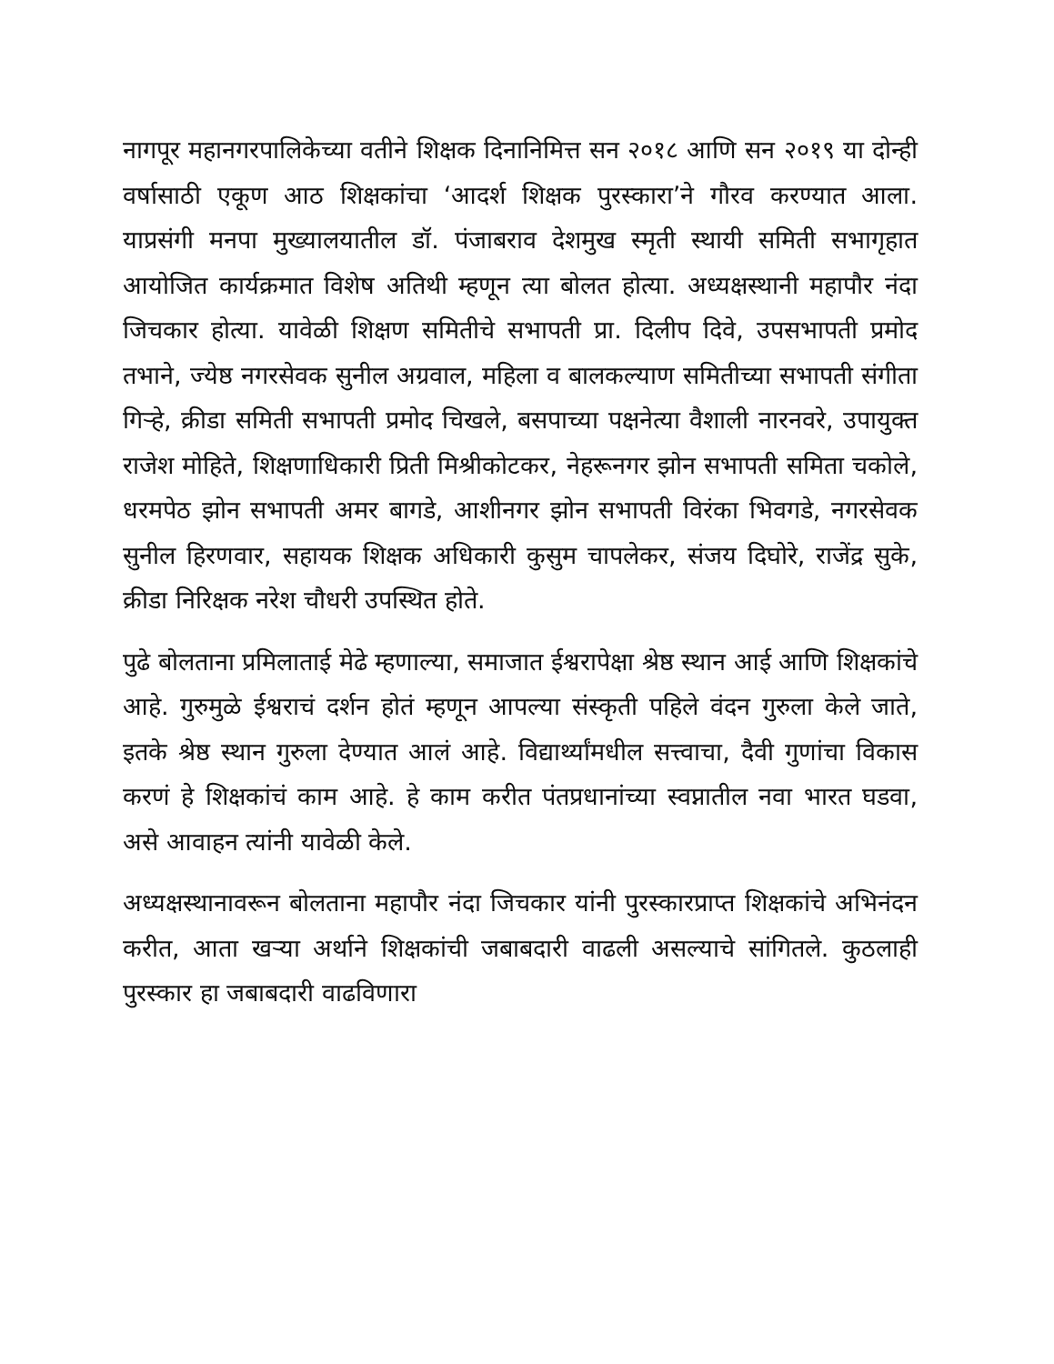नागपूर महानगरपालिकेच्या वतीने शिक्षक दिनानिमित्त सन २०१८ आणि सन २०१९ या दोन्ही वर्षासाठी एकूण आठ शिक्षकांचा ‘आदर्श शिक्षक पुरस्कारा’ने गौरव करण्यात आला. याप्रसंगी मनपा मुख्यालयातील डॉ. पंजाबराव देशमुख स्मृती स्थायी समिती सभागृहात आयोजित कार्यक्रमात विशेष अतिथी म्हणून त्या बोलत होत्या. अध्यक्षस्थानी महापौर नंदा जिचकार होत्या. यावेळी शिक्षण समितीचे सभापती प्रा. दिलीप दिवे, उपसभापती प्रमोद तभाने, ज्येष्ठ नगरसेवक सुनील अग्रवाल, महिला व बालकल्याण समितीच्या सभापती संगीता गिऱ्हे, क्रीडा समिती सभापती प्रमोद चिखले, बसपाच्या पक्षनेत्या वैशाली नारनवरे, उपायुक्त राजेश मोहिते, शिक्षणाधिकारी प्रिती मिश्रीकोटकर, नेहरूनगर झोन सभापती समिता चकोले, धरमपेठ झोन सभापती अमर बागडे, आशीनगर झोन सभापती विरंका भिवगडे, नगरसेवक सुनील हिरणवार, सहायक शिक्षक अधिकारी कुसुम चापलेकर, संजय दिघोरे, राजेंद्र सुके, क्रीडा निरिक्षक नरेश चौधरी उपस्थित होते.
पुढे बोलताना प्रमिलाताई मेढे म्हणाल्या, समाजात ईश्वरापेक्षा श्रेष्ठ स्थान आई आणि शिक्षकांचे आहे. गुरुमुळे ईश्वराचं दर्शन होतं म्हणून आपल्या संस्कृती पहिले वंदन गुरुला केले जाते, इतके श्रेष्ठ स्थान गुरुला देण्यात आलं आहे. विद्यार्थ्यांमधील सत्त्वाचा, दैवी गुणांचा विकास करणं हे शिक्षकांचं काम आहे. हे काम करीत पंतप्रधानांच्या स्वप्नातील नवा भारत घडवा, असे आवाहन त्यांनी यावेळी केले.
अध्यक्षस्थानावरून बोलताना महापौर नंदा जिचकार यांनी पुरस्कारप्राप्त शिक्षकांचे अभिनंदन करीत, आता खऱ्या अर्थाने शिक्षकांची जबाबदारी वाढली असल्याचे सांगितले. कुठलाही पुरस्कार हा जबाबदारी वाढविणारा